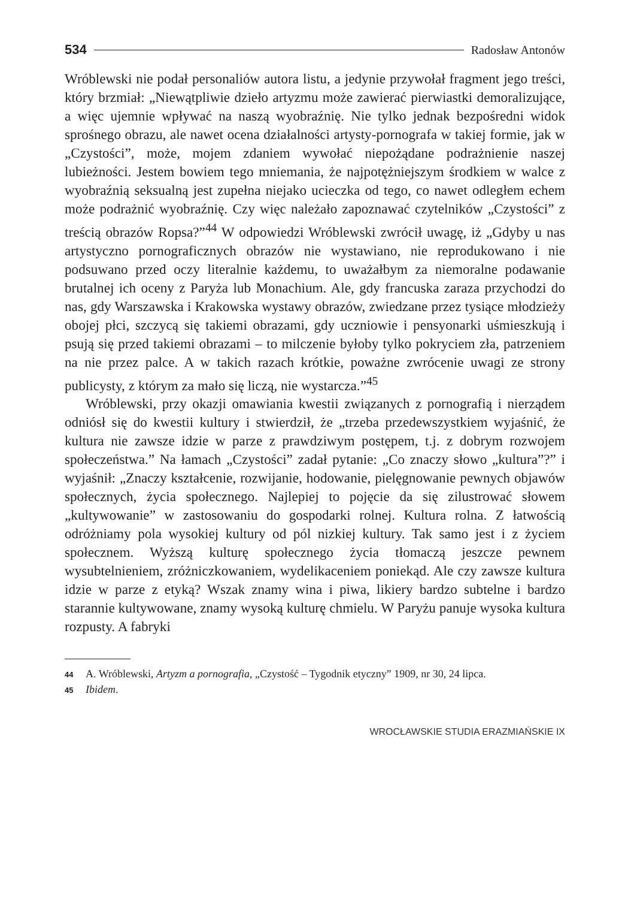534 Radosław Antonów
Wróblewski nie podał personaliów autora listu, a jedynie przywołał fragment jego treści, który brzmiał: „Niewątpliwie dzieło artyzmu może zawierać pierwiastki demoralizujące, a więc ujemnie wpływać na naszą wyobraźnię. Nie tylko jednak bezpośredni widok sprośnego obrazu, ale nawet ocena działalności artysty-pornografa w takiej formie, jak w „Czystości”, może, mojem zdaniem wywołać niepożądane podrażnienie naszej lubieżności. Jestem bowiem tego mniemania, że najpotężniejszym środkiem w walce z wyobraźnią seksualną jest zupełna niejako ucieczka od tego, co nawet odległem echem może podrażnić wyobraźnię. Czy więc należało zapoznawać czytelników „Czystości” z treścią obrazów Ropsa?”<sup>44</sup> W odpowiedzi Wróblewski zwrócił uwagę, iż „Gdyby u nas artystyczno pornograficznych obrazów nie wystawiano, nie reprodukowano i nie podsuwano przed oczy literalnie każdemu, to uważałbym za niemoralne podawanie brutalnej ich oceny z Paryża lub Monachium. Ale, gdy francuska zaraza przychodzi do nas, gdy Warszawska i Krakowska wystawy obrazów, zwiedzane przez tysiące młodzieży obojej płci, szczycą się takiemi obrazami, gdy uczniowie i pensyonarki uśmieszkują i psują się przed takiemi obrazami – to milczenie byłoby tylko pokryciem zła, patrzeniem na nie przez palce. A w takich razach krótkie, poważne zwrócenie uwagi ze strony publicysty, z którym za mało się liczą, nie wystarcza.”<sup>45</sup>
Wróblewski, przy okazji omawiania kwestii związanych z pornografią i nierządem odniósł się do kwestii kultury i stwierdził, że „trzeba przedewszystkiem wyjaśnić, że kultura nie zawsze idzie w parze z prawdziwym postępem, t.j. z dobrym rozwojem społeczeństwa.” Na łamach „Czystości” zadał pytanie: „Co znaczy słowo „kultura”?” i wyjaśnił: „Znaczy kształcenie, rozwijanie, hodowanie, pielęgnowanie pewnych objawów społecznych, życia społecznego. Najlepiej to pojęcie da się zilustrować słowem „kultywowanie” w zastosowaniu do gospodarki rolnej. Kultura rolna. Z łatwością odróżniamy pola wysokiej kultury od pól nizkiej kultury. Tak samo jest i z życiem społecznem. Wyższą kulturę społecznego życia tłomaczą jeszcze pewnem wysubtelnieniem, zróżniczkowaniem, wydelikaceniem poniekąd. Ale czy zawsze kultura idzie w parze z etyką? Wszak znamy wina i piwa, likiery bardzo subtelne i bardzo starannie kultywowane, znamy wysoką kulturę chmielu. W Paryżu panuje wysoka kultura rozpusty. A fabryki
44 A. Wróblewski, Artyzm a pornografia, „Czystość – Tygodnik etyczny” 1909, nr 30, 24 lipca.
45 Ibidem.
WROCŁAWSKIE STUDIA ERAZMIAŃSKIE IX